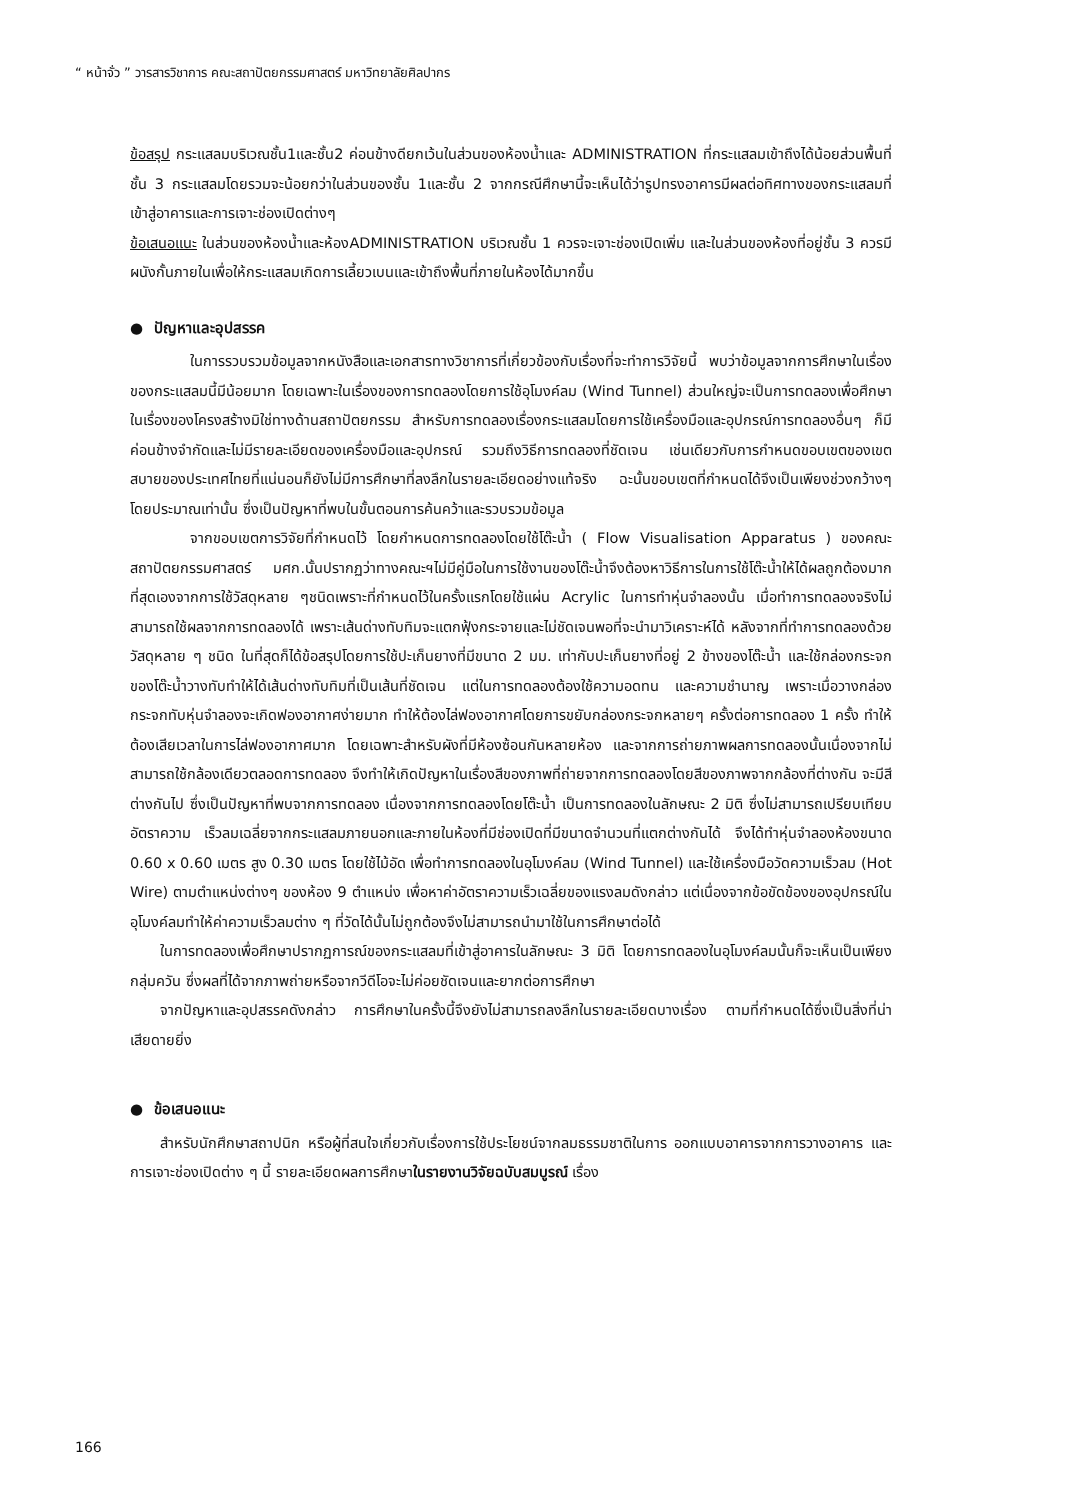“ หน้าจั่ว ” วารสารวิชาการ คณะสถาปัตยกรรมศาสตร์ มหาวิทยาลัยศิลปากร
ข้อสรุป กระแสลมบริเวณชั้น1และชั้น2 ค่อนข้างดียกเว้นในส่วนของห้องน้ำและ ADMINISTRATION ที่กระแสลมเข้าถึงได้น้อยส่วนพื้นที่ชั้น 3 กระแสลมโดยรวมจะน้อยกว่าในส่วนของชั้น 1และชั้น 2 จากกรณีศึกษานี้จะเห็นได้ว่ารูปทรงอาคารมีผลต่อทิศทางของกระแสลมที่เข้าสู่อาคารและการเจาะช่องเปิดต่างๆ
ข้อเสนอแนะ ในส่วนของห้องน้ำและห้องADMINISTRATION บริเวณชั้น 1 ควรจะเจาะช่องเปิดเพิ่ม และในส่วนของห้องที่อยู่ชั้น 3 ควรมีผนังกั้นภายในเพื่อให้กระแสลมเกิดการเลี้ยวเบนและเข้าถึงพื้นที่ภายในห้องได้มากขึ้น
● ปัญหาและอุปสรรค
ในการรวบรวมข้อมูลจากหนังสือและเอกสารทางวิชาการที่เกี่ยวข้องกับเรื่องที่จะทำการวิจัยนี้ พบว่าข้อมูลจากการศึกษาในเรื่องของกระแสลมนี้มีน้อยมาก โดยเฉพาะในเรื่องของการทดลองโดยการใช้อุโมงค์ลม (Wind Tunnel) ส่วนใหญ่จะเป็นการทดลองเพื่อศึกษาในเรื่องของโครงสร้างมิใช่ทางด้านสถาปัตยกรรม สำหรับการทดลองเรื่องกระแสลมโดยการใช้เครื่องมือและอุปกรณ์การทดลองอื่นๆ ก็มีค่อนข้างจำกัดและไม่มีรายละเอียดของเครื่องมือและอุปกรณ์ รวมถึงวิธีการทดลองที่ชัดเจน เช่นเดียวกับการกำหนดขอบเขตของเขตสบายของประเทศไทยที่แน่นอนก็ยังไม่มีการศึกษาที่ลงลึกในรายละเอียดอย่างแท้จริง ฉะนั้นขอบเขตที่กำหนดได้จึงเป็นเพียงช่วงกว้างๆโดยประมาณเท่านั้น ซึ่งเป็นปัญหาที่พบในขั้นตอนการค้นคว้าและรวบรวมข้อมูล
จากขอบเขตการวิจัยที่กำหนดไว้ โดยกำหนดการทดลองโดยใช้โต๊ะน้ำ ( Flow Visualisation Apparatus ) ของคณะสถาปัตยกรรมศาสตร์ มศก.นั้นปรากฏว่าทางคณะฯไม่มีคู่มือในการใช้งานของโต๊ะน้ำจึงต้องหาวิธีการในการใช้โต๊ะน้ำให้ได้ผลถูกต้องมากที่สุดเองจากการใช้วัสดุหลาย ๆชนิดเพราะที่กำหนดไว้ในครั้งแรกโดยใช้แผ่น Acrylic ในการทำหุ่นจำลองนั้น เมื่อทำการทดลองจริงไม่สามารถใช้ผลจากการทดลองได้ เพราะเส้นด่างทับทิมจะแตกฟุ้งกระจายและไม่ชัดเจนพอที่จะนำมาวิเคราะห์ได้ หลังจากที่ทำการทดลองด้วยวัสดุหลาย ๆ ชนิด ในที่สุดก็ได้ข้อสรุปโดยการใช้ปะเก็นยางที่มีขนาด 2 มม. เท่ากับปะเก็นยางที่อยู่ 2 ข้างของโต๊ะน้ำ และใช้กล่องกระจกของโต๊ะน้ำวางทับทำให้ได้เส้นด่างทับทิมที่เป็นเส้นที่ชัดเจน แต่ในการทดลองต้องใช้ความอดทน และความชำนาญ เพราะเมื่อวางกล่องกระจกทับหุ่นจำลองจะเกิดฟองอากาศง่ายมาก ทำให้ต้องไล่ฟองอากาศโดยการขยับกล่องกระจกหลายๆ ครั้งต่อการทดลอง 1 ครั้ง ทำให้ต้องเสียเวลาในการไล่ฟองอากาศมาก โดยเฉพาะสำหรับผังที่มีห้องซ้อนกันหลายห้อง และจากการถ่ายภาพผลการทดลองนั้นเนื่องจากไม่สามารถใช้กล้องเดียวตลอดการทดลอง จึงทำให้เกิดปัญหาในเรื่องสีของภาพที่ถ่ายจากการทดลองโดยสีของภาพจากกล้องที่ต่างกัน จะมีสีต่างกันไป ซึ่งเป็นปัญหาที่พบจากการทดลอง เนื่องจากการทดลองโดยโต๊ะน้ำ เป็นการทดลองในลักษณะ 2 มิติ ซึ่งไม่สามารถเปรียบเทียบอัตราความ เร็วลมเฉลี่ยจากกระแสลมภายนอกและภายในห้องที่มีช่องเปิดที่มีขนาดจำนวนที่แตกต่างกันได้ จึงได้ทำหุ่นจำลองห้องขนาด 0.60 x 0.60 เมตร สูง 0.30 เมตร โดยใช้ไม้อัด เพื่อทำการทดลองในอุโมงค์ลม (Wind Tunnel) และใช้เครื่องมือวัดความเร็วลม (Hot Wire) ตามตำแหน่งต่างๆ ของห้อง 9 ตำแหน่ง เพื่อหาค่าอัตราความเร็วเฉลี่ยของแรงลมดังกล่าว แต่เนื่องจากข้อขัดข้องของอุปกรณ์ในอุโมงค์ลมทำให้ค่าความเร็วลมต่าง ๆ ที่วัดได้นั้นไม่ถูกต้องจึงไม่สามารถนำมาใช้ในการศึกษาต่อได้
ในการทดลองเพื่อศึกษาปรากฏการณ์ของกระแสลมที่เข้าสู่อาคารในลักษณะ 3 มิติ โดยการทดลองในอุโมงค์ลมนั้นก็จะเห็นเป็นเพียงกลุ่มควัน ซึ่งผลที่ได้จากภาพถ่ายหรือจากวีดีโอจะไม่ค่อยชัดเจนและยากต่อการศึกษา
จากปัญหาและอุปสรรคดังกล่าว การศึกษาในครั้งนี้จึงยังไม่สามารถลงลึกในรายละเอียดบางเรื่อง ตามที่กำหนดได้ซึ่งเป็นสิ่งที่น่าเสียดายยิ่ง
● ข้อเสนอแนะ
สำหรับนักศึกษาสถาปนิก หรือผู้ที่สนใจเกี่ยวกับเรื่องการใช้ประโยชน์จากลมธรรมชาติในการ ออกแบบอาคารจากการวางอาคาร และการเจาะช่องเปิดต่าง ๆ นี้ รายละเอียดผลการศึกษาในรายงานวิจัยฉบับสมบูรณ์ เรื่อง
166